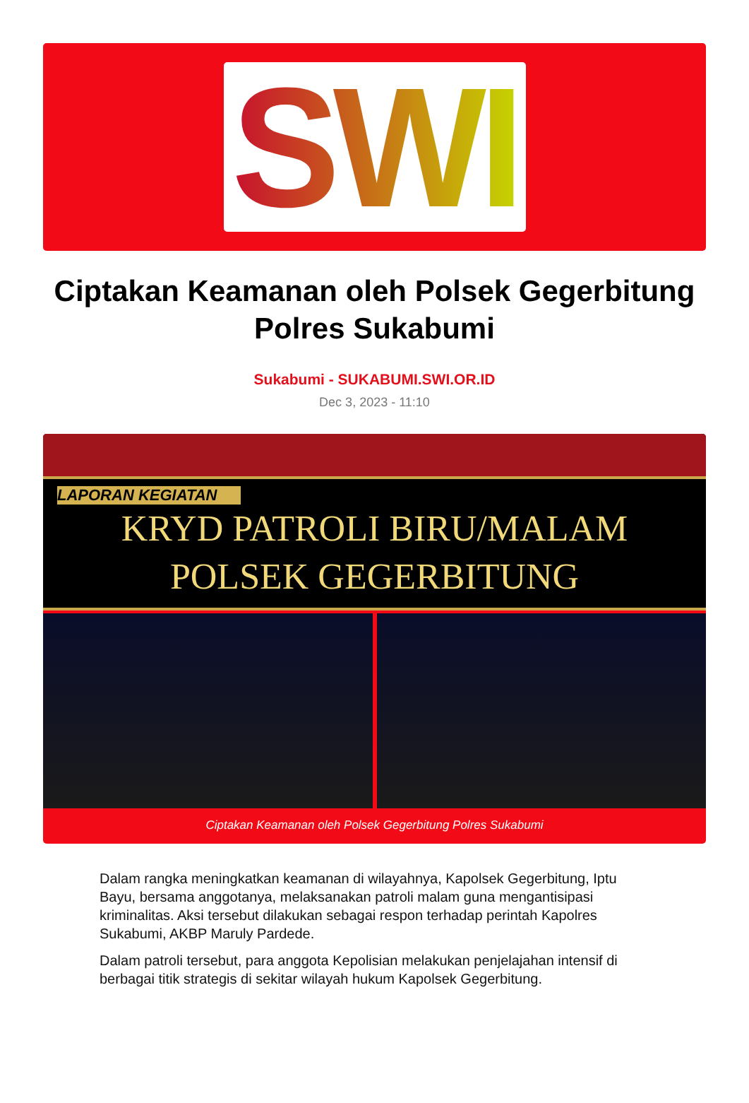SWI
Ciptakan Keamanan oleh Polsek Gegerbitung Polres Sukabumi
Sukabumi - SUKABUMI.SWI.OR.ID
Dec 3, 2023 - 11:10
LAPORAN KEGIATAN
KRYD PATROLI BIRU/MALAM
POLSEK GEGERBITUNG
Ciptakan Keamanan oleh Polsek Gegerbitung Polres Sukabumi
Dalam rangka meningkatkan keamanan di wilayahnya, Kapolsek Gegerbitung, Iptu Bayu, bersama anggotanya, melaksanakan patroli malam guna mengantisipasi kriminalitas. Aksi tersebut dilakukan sebagai respon terhadap perintah Kapolres Sukabumi, AKBP Maruly Pardede.
Dalam patroli tersebut, para anggota Kepolisian melakukan penjelajahan intensif di berbagai titik strategis di sekitar wilayah hukum Kapolsek Gegerbitung.